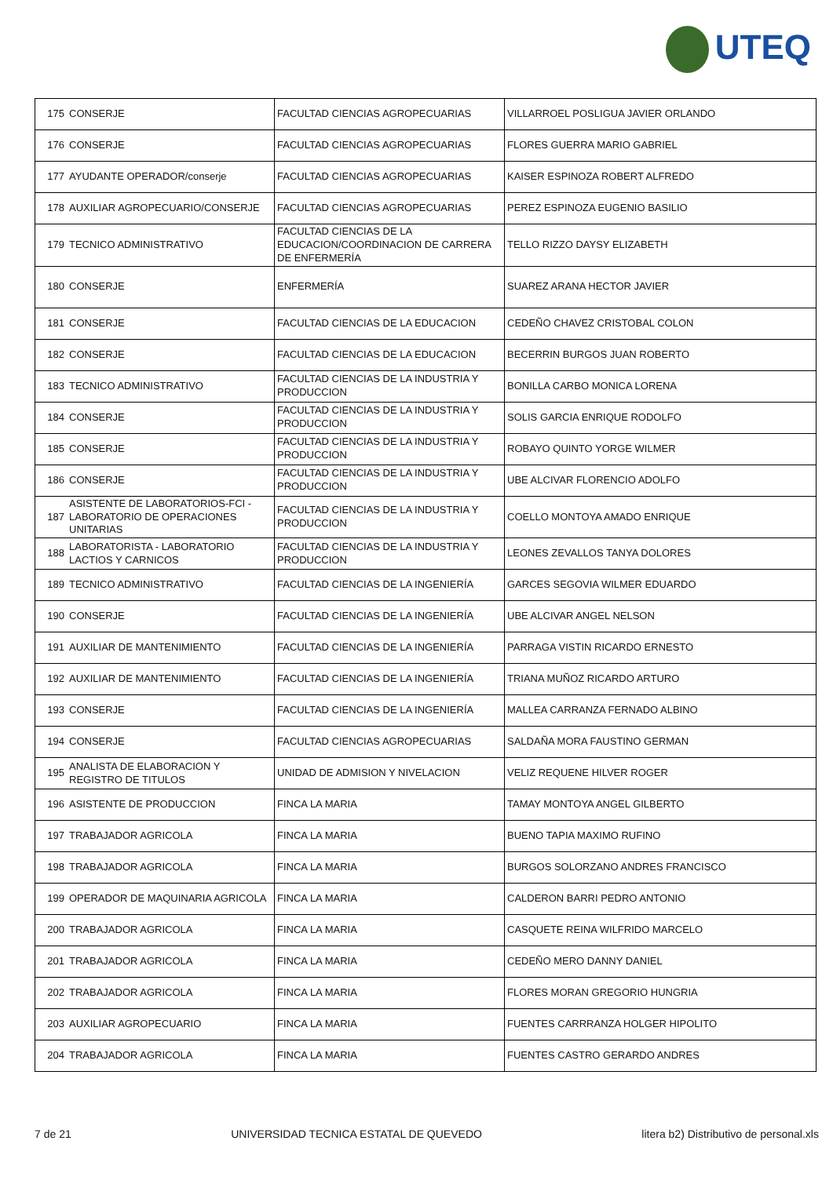UTEQ
| 175 | CONSERJE | FACULTAD CIENCIAS AGROPECUARIAS | VILLARROEL POSLIGUA JAVIER ORLANDO |
| 176 | CONSERJE | FACULTAD CIENCIAS AGROPECUARIAS | FLORES GUERRA MARIO GABRIEL |
| 177 | AYUDANTE OPERADOR/conserje | FACULTAD CIENCIAS AGROPECUARIAS | KAISER ESPINOZA ROBERT ALFREDO |
| 178 | AUXILIAR AGROPECUARIO/CONSERJE | FACULTAD CIENCIAS AGROPECUARIAS | PEREZ ESPINOZA EUGENIO BASILIO |
| 179 | TECNICO ADMINISTRATIVO | FACULTAD CIENCIAS DE LA EDUCACION/COORDINACION DE CARRERA DE ENFERMERÍA | TELLO RIZZO DAYSY ELIZABETH |
| 180 | CONSERJE | ENFERMERÍA | SUAREZ ARANA HECTOR JAVIER |
| 181 | CONSERJE | FACULTAD CIENCIAS DE LA EDUCACION | CEDEÑO CHAVEZ CRISTOBAL COLON |
| 182 | CONSERJE | FACULTAD CIENCIAS DE LA EDUCACION | BECERRIN BURGOS JUAN ROBERTO |
| 183 | TECNICO ADMINISTRATIVO | FACULTAD CIENCIAS DE LA INDUSTRIA Y PRODUCCION | BONILLA CARBO MONICA LORENA |
| 184 | CONSERJE | FACULTAD CIENCIAS DE LA INDUSTRIA Y PRODUCCION | SOLIS GARCIA ENRIQUE RODOLFO |
| 185 | CONSERJE | FACULTAD CIENCIAS DE LA INDUSTRIA Y PRODUCCION | ROBAYO QUINTO YORGE WILMER |
| 186 | CONSERJE | FACULTAD CIENCIAS DE LA INDUSTRIA Y PRODUCCION | UBE ALCIVAR FLORENCIO ADOLFO |
| 187 | ASISTENTE DE LABORATORIOS-FCI - LABORATORIO DE OPERACIONES UNITARIAS | FACULTAD CIENCIAS DE LA INDUSTRIA Y PRODUCCION | COELLO MONTOYA AMADO ENRIQUE |
| 188 | LABORATORISTA - LABORATORIO LACTIOS Y CARNICOS | FACULTAD CIENCIAS DE LA INDUSTRIA Y PRODUCCION | LEONES ZEVALLOS TANYA DOLORES |
| 189 | TECNICO ADMINISTRATIVO | FACULTAD CIENCIAS DE LA INGENIERÍA | GARCES SEGOVIA WILMER EDUARDO |
| 190 | CONSERJE | FACULTAD CIENCIAS DE LA INGENIERÍA | UBE ALCIVAR ANGEL NELSON |
| 191 | AUXILIAR DE MANTENIMIENTO | FACULTAD CIENCIAS DE LA INGENIERÍA | PARRAGA VISTIN RICARDO ERNESTO |
| 192 | AUXILIAR DE MANTENIMIENTO | FACULTAD CIENCIAS DE LA INGENIERÍA | TRIANA MUÑOZ RICARDO ARTURO |
| 193 | CONSERJE | FACULTAD CIENCIAS DE LA INGENIERÍA | MALLEA CARRANZA FERNADO ALBINO |
| 194 | CONSERJE | FACULTAD CIENCIAS AGROPECUARIAS | SALDAÑA MORA FAUSTINO GERMAN |
| 195 | ANALISTA DE ELABORACION Y REGISTRO DE TITULOS | UNIDAD DE ADMISION Y NIVELACION | VELIZ REQUENE HILVER ROGER |
| 196 | ASISTENTE DE PRODUCCION | FINCA LA MARIA | TAMAY MONTOYA ANGEL GILBERTO |
| 197 | TRABAJADOR AGRICOLA | FINCA LA MARIA | BUENO TAPIA MAXIMO RUFINO |
| 198 | TRABAJADOR AGRICOLA | FINCA LA MARIA | BURGOS SOLORZANO ANDRES FRANCISCO |
| 199 | OPERADOR DE MAQUINARIA AGRICOLA | FINCA LA MARIA | CALDERON BARRI PEDRO ANTONIO |
| 200 | TRABAJADOR AGRICOLA | FINCA LA MARIA | CASQUETE REINA WILFRIDO MARCELO |
| 201 | TRABAJADOR AGRICOLA | FINCA LA MARIA | CEDEÑO MERO DANNY DANIEL |
| 202 | TRABAJADOR AGRICOLA | FINCA LA MARIA | FLORES MORAN GREGORIO HUNGRIA |
| 203 | AUXILIAR AGROPECUARIO | FINCA LA MARIA | FUENTES CARRRANZA HOLGER HIPOLITO |
| 204 | TRABAJADOR AGRICOLA | FINCA LA MARIA | FUENTES CASTRO GERARDO ANDRES |
7 de 21 UNIVERSIDAD TECNICA ESTATAL DE QUEVEDO litera b2) Distributivo de personal.xls